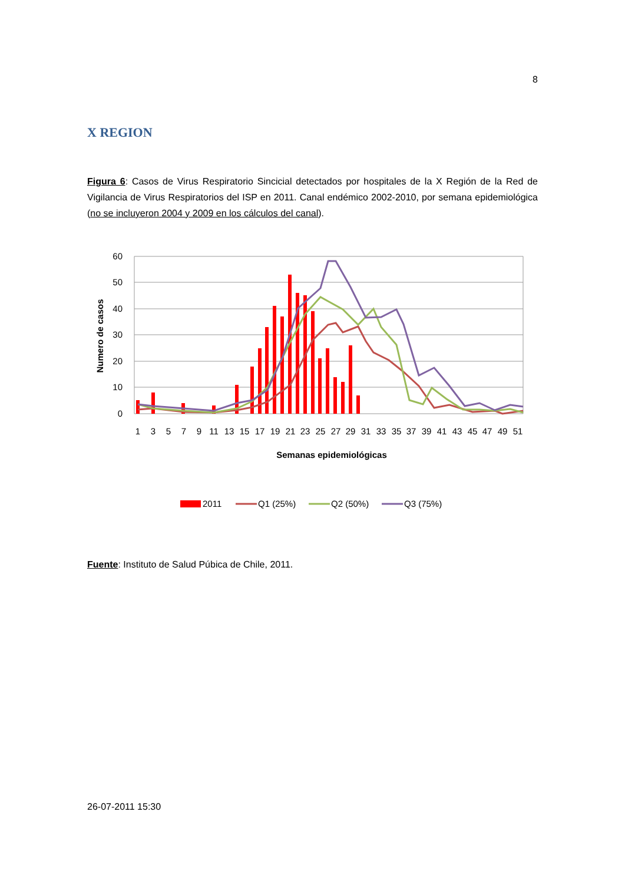8
X REGION
Figura 6: Casos de Virus Respiratorio Sincicial detectados por hospitales de la X Región de la Red de Vigilancia de Virus Respiratorios del ISP en 2011. Canal endémico 2002-2010, por semana epidemiológica (no se incluyeron 2004 y 2009 en los cálculos del canal).
60
50
40
30
20
10
0
1
3
5
7
9
11
13
15
17
19
21
23
25
27
29
31
33
35
37
39
41
43
45
47
49
51
Semanas epidemiológicas
Numero de casos
2011
Q1 (25%)
Q2 (50%)
Q3 (75%)
Fuente: Instituto de Salud Púbica de Chile, 2011.
26-07-2011 15:30